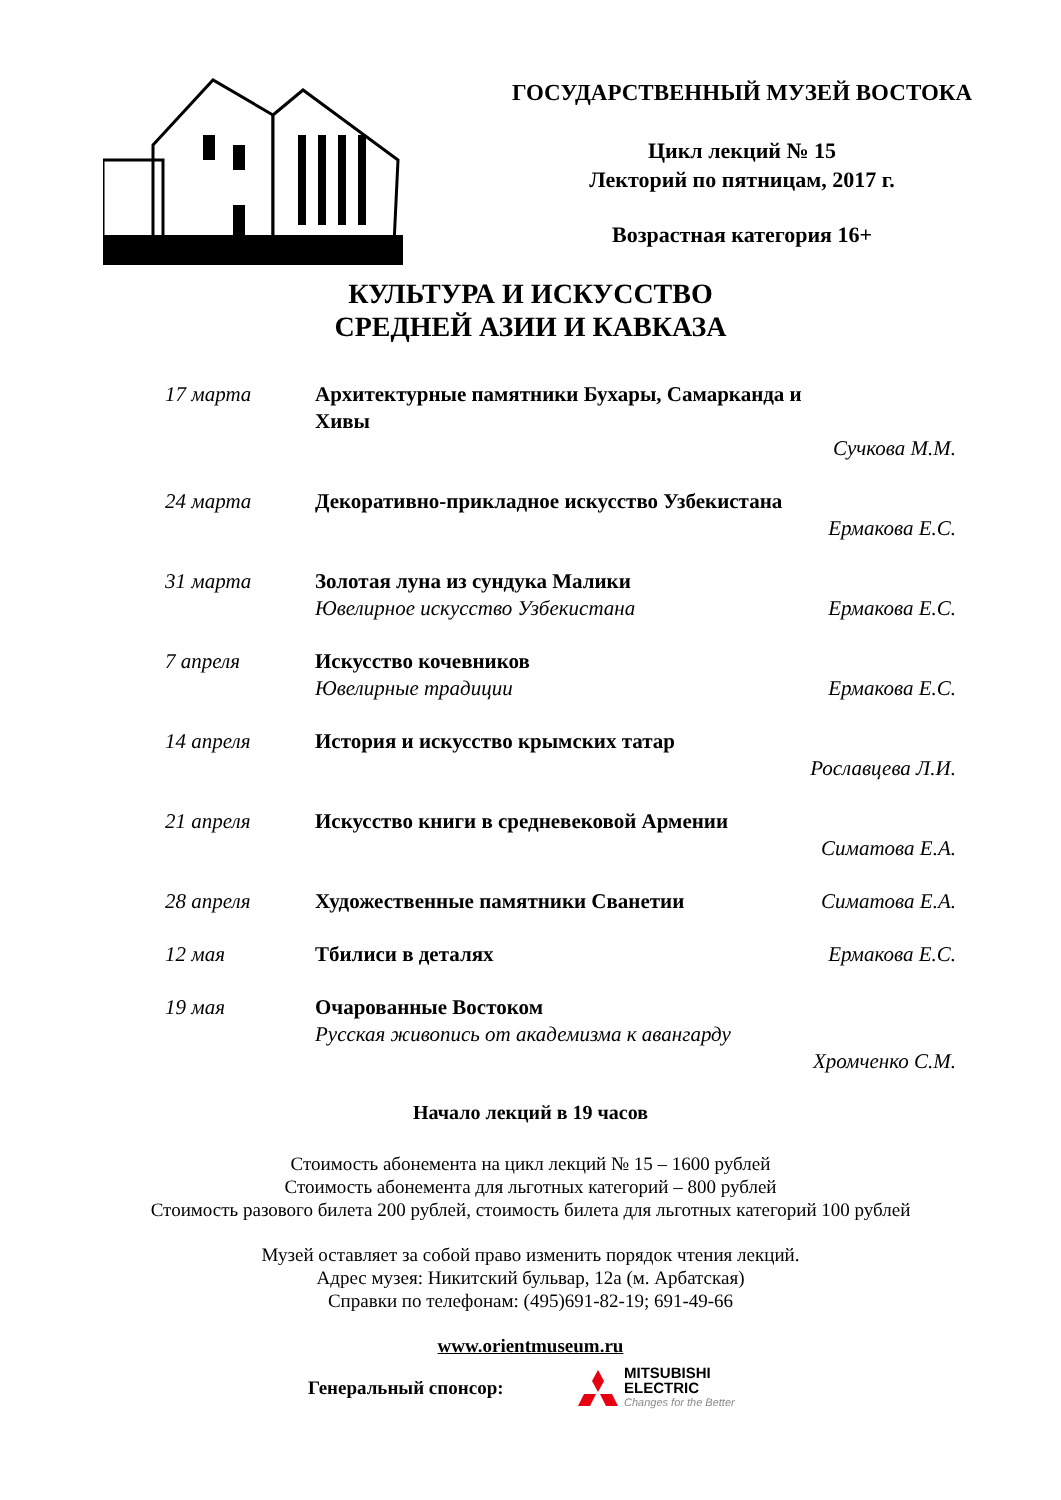ГОСУДАРСТВЕННЫЙ МУЗЕЙ ВОСТОКА
Цикл лекций № 15
Лекторий по пятницам, 2017 г.
Возрастная категория 16+
КУЛЬТУРА И ИСКУССТВО
СРЕДНЕЙ АЗИИ И КАВКАЗА
17 марта Архитектурные памятники Бухары, Самарканда и Хивы Сучкова М.М.
24 марта Декоративно-прикладное искусство Узбекистана Ермакова Е.С.
31 марта Золотая луна из сундука Малики Ювелирное искусство Узбекистана Ермакова Е.С.
7 апреля Искусство кочевников Ювелирные традиции Ермакова Е.С.
14 апреля История и искусство крымских татар Рославцева Л.И.
21 апреля Искусство книги в средневековой Армении Симатова Е.А.
28 апреля Художественные памятники Сванетии Симатова Е.А.
12 мая Тбилиси в деталях Ермакова Е.С.
19 мая Очарованные Востоком Русская живопись от академизма к авангарду Хромченко С.М.
Начало лекций в 19 часов
Стоимость абонемента на цикл лекций № 15 – 1600 рублей
Стоимость абонемента для льготных категорий – 800 рублей
Стоимость разового билета 200 рублей, стоимость билета для льготных категорий 100 рублей
Музей оставляет за собой право изменить порядок чтения лекций.
Адрес музея: Никитский бульвар, 12а (м. Арбатская)
Справки по телефонам: (495)691-82-19; 691-49-66
www.orientmuseum.ru
Генеральный спонсор:
MITSUBISHI
ELECTRIC
Changes for the Better